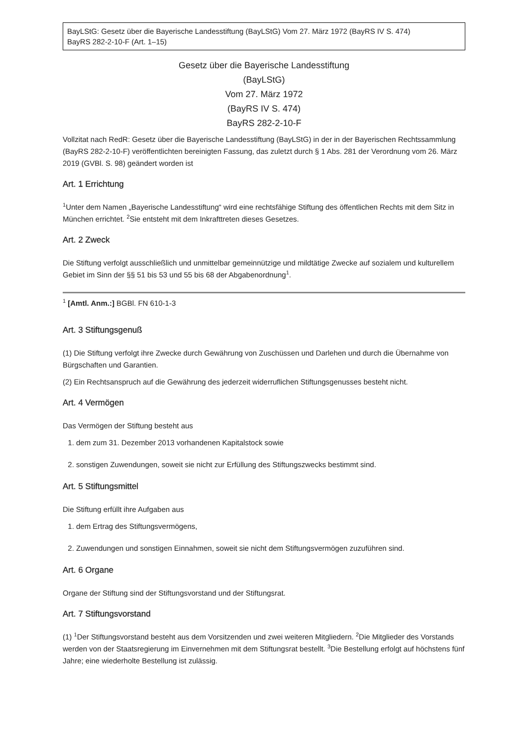BayLStG: Gesetz über die Bayerische Landesstiftung (BayLStG) Vom 27. März 1972 (BayRS IV S. 474)
BayRS 282-2-10-F (Art. 1–15)
Gesetz über die Bayerische Landesstiftung
(BayLStG)
Vom 27. März 1972
(BayRS IV S. 474)
BayRS 282-2-10-F
Vollzitat nach RedR: Gesetz über die Bayerische Landesstiftung (BayLStG) in der in der Bayerischen Rechtssammlung (BayRS 282-2-10-F) veröffentlichten bereinigten Fassung, das zuletzt durch § 1 Abs. 281 der Verordnung vom 26. März 2019 (GVBl. S. 98) geändert worden ist
Art. 1 Errichtung
<sup>1</sup> Unter dem Namen „Bayerische Landesstiftung“ wird eine rechtsfähige Stiftung des öffentlichen Rechts mit dem Sitz in München errichtet. <sup>2</sup>Sie entsteht mit dem Inkrafttreten dieses Gesetzes.
Art. 2 Zweck
Die Stiftung verfolgt ausschließlich und unmittelbar gemeinnützige und mildtätige Zwecke auf sozialem und kulturellem Gebiet im Sinn der §§ 51 bis 53 und 55 bis 68 der Abgabenordnung<sup>1</sup>.
<sup>1</sup> [Amtl. Anm.:] BGBl. FN 610-1-3
Art. 3 Stiftungsgenuß
(1) Die Stiftung verfolgt ihre Zwecke durch Gewährung von Zuschüssen und Darlehen und durch die Übernahme von Bürgschaften und Garantien.
(2) Ein Rechtsanspruch auf die Gewährung des jederzeit widerruflichen Stiftungsgenusses besteht nicht.
Art. 4 Vermögen
Das Vermögen der Stiftung besteht aus
1. dem zum 31. Dezember 2013 vorhandenen Kapitalstock sowie
2. sonstigen Zuwendungen, soweit sie nicht zur Erfüllung des Stiftungszwecks bestimmt sind.
Art. 5 Stiftungsmittel
Die Stiftung erfüllt ihre Aufgaben aus
1. dem Ertrag des Stiftungsvermögens,
2. Zuwendungen und sonstigen Einnahmen, soweit sie nicht dem Stiftungsvermögen zuzuführen sind.
Art. 6 Organe
Organe der Stiftung sind der Stiftungsvorstand und der Stiftungsrat.
Art. 7 Stiftungsvorstand
(1) <sup>1</sup>Der Stiftungsvorstand besteht aus dem Vorsitzenden und zwei weiteren Mitgliedern. <sup>2</sup>Die Mitglieder des Vorstands werden von der Staatsregierung im Einvernehmen mit dem Stiftungsrat bestellt. <sup>3</sup>Die Bestellung erfolgt auf höchstens fünf Jahre; eine wiederholte Bestellung ist zulässig.